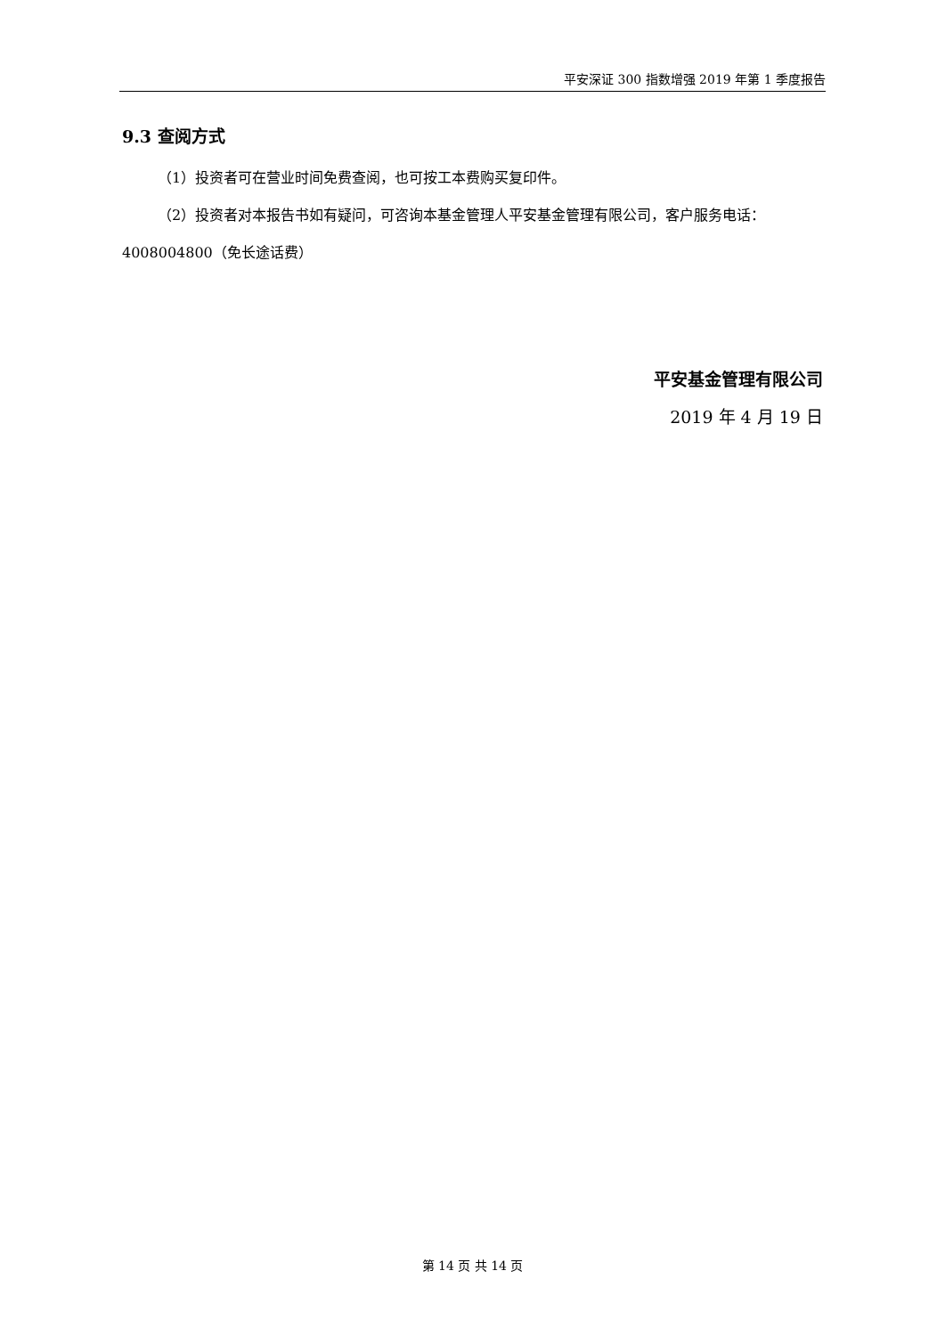平安深证 300 指数增强 2019 年第 1 季度报告
9.3 查阅方式
（1）投资者可在营业时间免费查阅，也可按工本费购买复印件。
（2）投资者对本报告书如有疑问，可咨询本基金管理人平安基金管理有限公司，客户服务电话：4008004800（免长途话费）
平安基金管理有限公司
2019 年 4 月 19 日
第 14 页 共 14 页